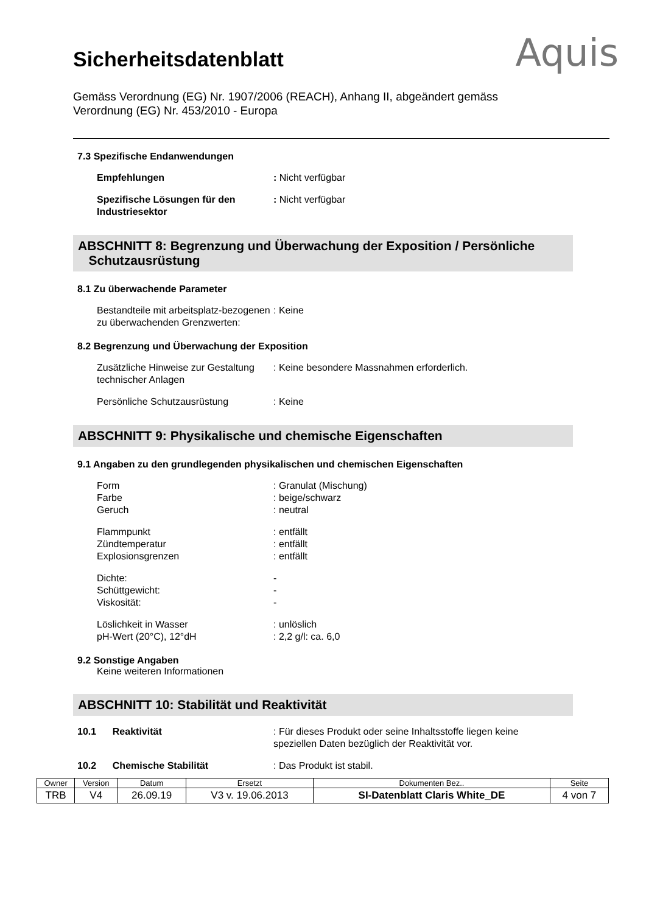Aquis
Sicherheitsdatenblatt
Gemäss Verordnung (EG) Nr. 1907/2006 (REACH), Anhang II, abgeändert gemäss Verordnung (EG) Nr. 453/2010 - Europa
7.3 Spezifische Endanwendungen
Empfehlungen : Nicht verfügbar
Spezifische Lösungen für den Industriesektor
: Nicht verfügbar
ABSCHNITT 8: Begrenzung und Überwachung der Exposition / Persönliche
Schutzausrüstung
8.1 Zu überwachende Parameter
Bestandteile mit arbeitsplatz-bezogenen zu überwachenden Grenzwerten:
: Keine
8.2 Begrenzung und Überwachung der Exposition
Zusätzliche Hinweise zur Gestaltung technischer Anlagen
: Keine besondere Massnahmen erforderlich.
Persönliche Schutzausrüstung : Keine
ABSCHNITT 9: Physikalische und chemische Eigenschaften
9.1 Angaben zu den grundlegenden physikalischen und chemischen Eigenschaften
Form: Granulat (Mischung)
Farbe: beige/schwarz
Geruch: neutral
Flammpunkt: entfällt
Zündtemperatur: entfällt
Explosionsgrenzen: entfällt
Dichte: -
Schüttgewicht: -
Viskosität: -
Löslichkeit in Wasser: unlöslich
pH-Wert (20°C), 12°dH: 2,2 g/l: ca. 6,0
9.2 Sonstige Angaben
Keine weiteren Informationen
ABSCHNITT 10: Stabilität und Reaktivität
10.1 Reaktivität : Für dieses Produkt oder seine Inhaltsstoffe liegen keine speziellen Daten bezüglich der Reaktivität vor.
10.2 Chemische Stabilität : Das Produkt ist stabil.
| Owner | Version | Datum | Ersetzt | Dokumenten Bez.. | Seite |
| TRB | V4 | 26.09.19 | V3 v. 19.06.2013 | SI-Datenblatt Claris White_DE | 4 von 7 |